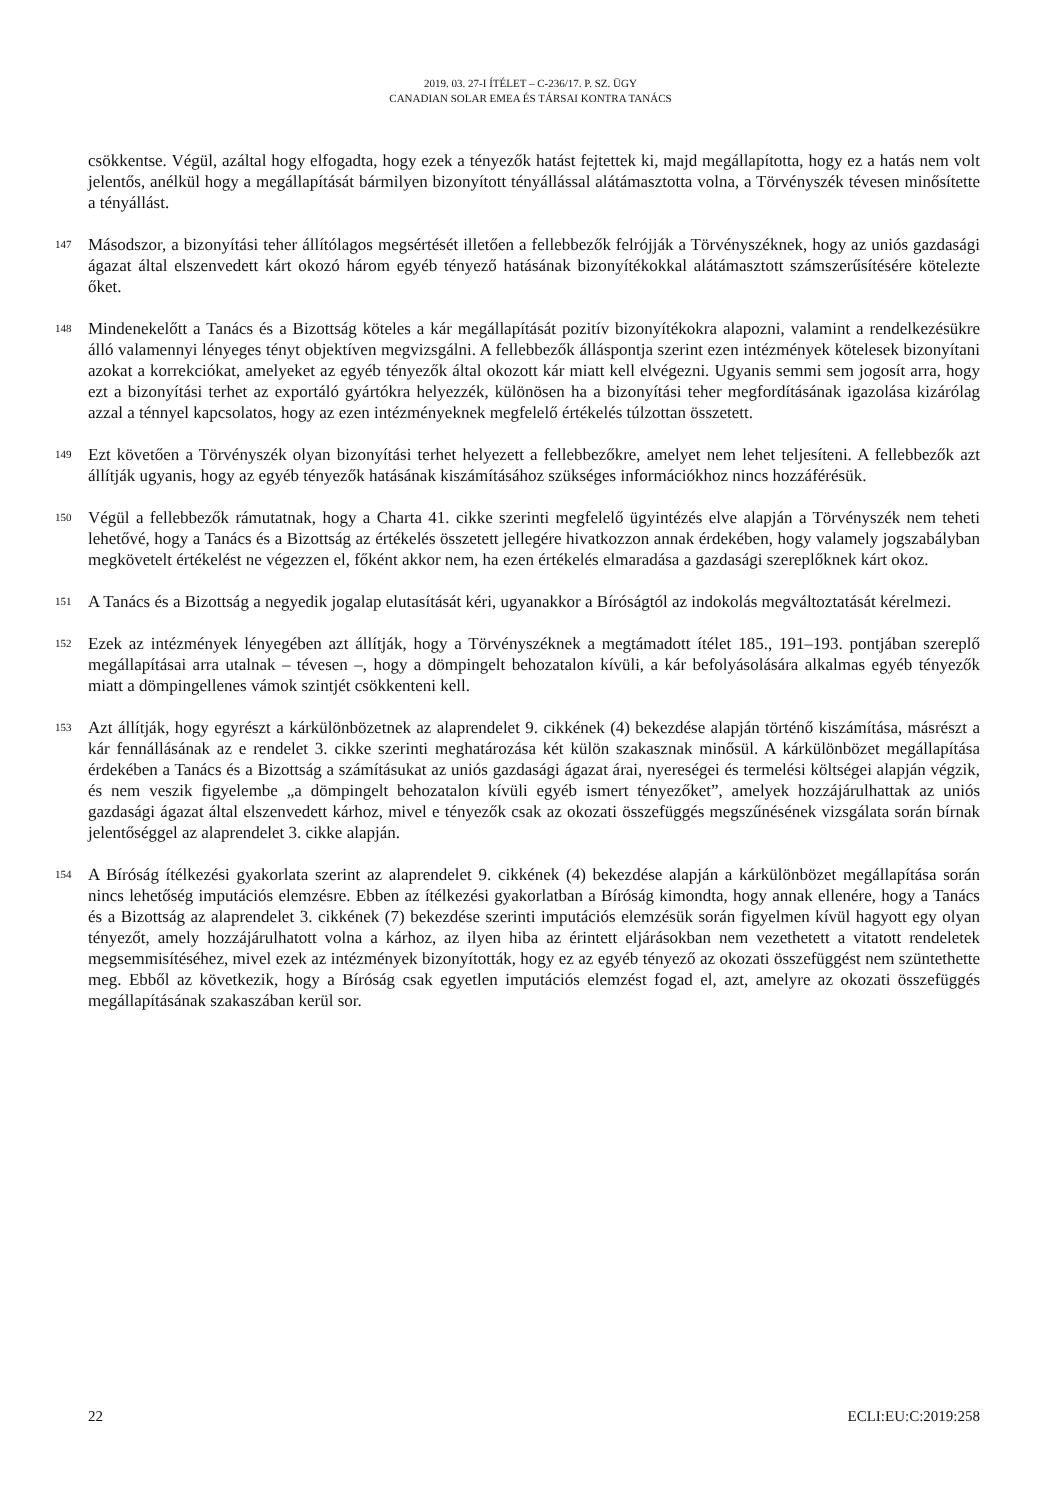2019. 03. 27-I ÍTÉLET – C-236/17. P. SZ. ÜGY
CANADIAN SOLAR EMEA ÉS TÁRSAI KONTRA TANÁCS
csökkentse. Végül, azáltal hogy elfogadta, hogy ezek a tényezők hatást fejtettek ki, majd megállapította, hogy ez a hatás nem volt jelentős, anélkül hogy a megállapítását bármilyen bizonyított tényállással alátámasztotta volna, a Törvényszék tévesen minősítette a tényállást.
147
Másodszor, a bizonyítási teher állítólagos megsértését illetően a fellebbezők felrójják a Törvényszéknek, hogy az uniós gazdasági ágazat által elszenvedett kárt okozó három egyéb tényező hatásának bizonyítékokkal alátámasztott számszerűsítésére kötelezte őket.
148
Mindenekelőtt a Tanács és a Bizottság köteles a kár megállapítását pozitív bizonyítékokra alapozni, valamint a rendelkezésükre álló valamennyi lényeges tényt objektíven megvizsgálni. A fellebbezők álláspontja szerint ezen intézmények kötelesek bizonyítani azokat a korrekciókat, amelyeket az egyéb tényezők által okozott kár miatt kell elvégezni. Ugyanis semmi sem jogosít arra, hogy ezt a bizonyítási terhet az exportáló gyártókra helyezzék, különösen ha a bizonyítási teher megfordításának igazolása kizárólag azzal a ténnyel kapcsolatos, hogy az ezen intézményeknek megfelelő értékelés túlzottan összetett.
149
Ezt követően a Törvényszék olyan bizonyítási terhet helyezett a fellebbezőkre, amelyet nem lehet teljesíteni. A fellebbezők azt állítják ugyanis, hogy az egyéb tényezők hatásának kiszámításához szükséges információkhoz nincs hozzáférésük.
150
Végül a fellebbezők rámutatnak, hogy a Charta 41. cikke szerinti megfelelő ügyintézés elve alapján a Törvényszék nem teheti lehetővé, hogy a Tanács és a Bizottság az értékelés összetett jellegére hivatkozzon annak érdekében, hogy valamely jogszabályban megkövetelt értékelést ne végezzen el, főként akkor nem, ha ezen értékelés elmaradása a gazdasági szereplőknek kárt okoz.
151
A Tanács és a Bizottság a negyedik jogalap elutasítását kéri, ugyanakkor a Bíróságtól az indokolás megváltoztatását kérelmezi.
152
Ezek az intézmények lényegében azt állítják, hogy a Törvényszéknek a megtámadott ítélet 185., 191–193. pontjában szereplő megállapításai arra utalnak – tévesen –, hogy a dömpingelt behozatalon kívüli, a kár befolyásolására alkalmas egyéb tényezők miatt a dömpingellenes vámok szintjét csökkenteni kell.
153
Azt állítják, hogy egyrészt a kárkülönbözetnek az alaprendelet 9. cikkének (4) bekezdése alapján történő kiszámítása, másrészt a kár fennállásának az e rendelet 3. cikke szerinti meghatározása két külön szakasznak minősül. A kárkülönbözet megállapítása érdekében a Tanács és a Bizottság a számításukat az uniós gazdasági ágazat árai, nyereségei és termelési költségei alapján végzik, és nem veszik figyelembe „a dömpingelt behozatalon kívüli egyéb ismert tényezőket”, amelyek hozzájárulhattak az uniós gazdasági ágazat által elszenvedett kárhoz, mivel e tényezők csak az okozati összefüggés megszűnésének vizsgálata során bírnak jelentőséggel az alaprendelet 3. cikke alapján.
154
A Bíróság ítélkezési gyakorlata szerint az alaprendelet 9. cikkének (4) bekezdése alapján a kárkülönbözet megállapítása során nincs lehetőség imputációs elemzésre. Ebben az ítélkezési gyakorlatban a Bíróság kimondta, hogy annak ellenére, hogy a Tanács és a Bizottság az alaprendelet 3. cikkének (7) bekezdése szerinti imputációs elemzésük során figyelmen kívül hagyott egy olyan tényezőt, amely hozzájárulhatott volna a kárhoz, az ilyen hiba az érintett eljárásokban nem vezethetett a vitatott rendeletek megsemmisítéséhez, mivel ezek az intézmények bizonyították, hogy ez az egyéb tényező az okozati összefüggést nem szüntethette meg. Ebből az következik, hogy a Bíróság csak egyetlen imputációs elemzést fogad el, azt, amelyre az okozati összefüggés megállapításának szakaszában kerül sor.
22 ECLI:EU:C:2019:258